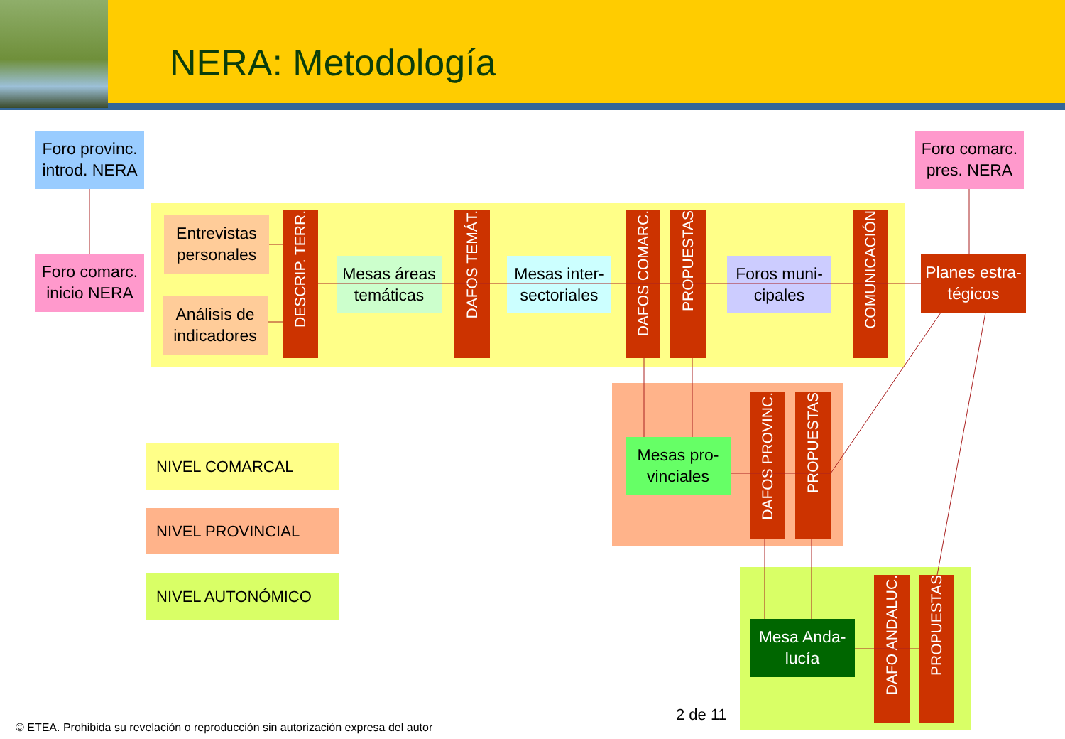NERA: Metodología
Foro provinc.
introd. NERA
Foro comarc.
pres. NERA
Foro comarc.
inicio NERA
Entrevistas
personales
Análisis de
indicadores
DESCRIP. TERR.
Mesas áreas
temáticas
DAFOS TEMÁT.
Mesas inter-
sectoriales
DAFOS COMARC.
PROPUESTAS
Foros muni-
cipales
COMUNICACIÓN
Planes estra-
tégicos
Mesas pro-
vinciales
DAFOS PROVINC.
PROPUESTAS
NIVEL COMARCAL
NIVEL PROVINCIAL
NIVEL AUTONÓMICO
Mesa Anda-
lucía
DAFO ANDALUC.
PROPUESTAS
2 de 11
© ETEA. Prohibida su revelación o reproducción sin autorización expresa del autor